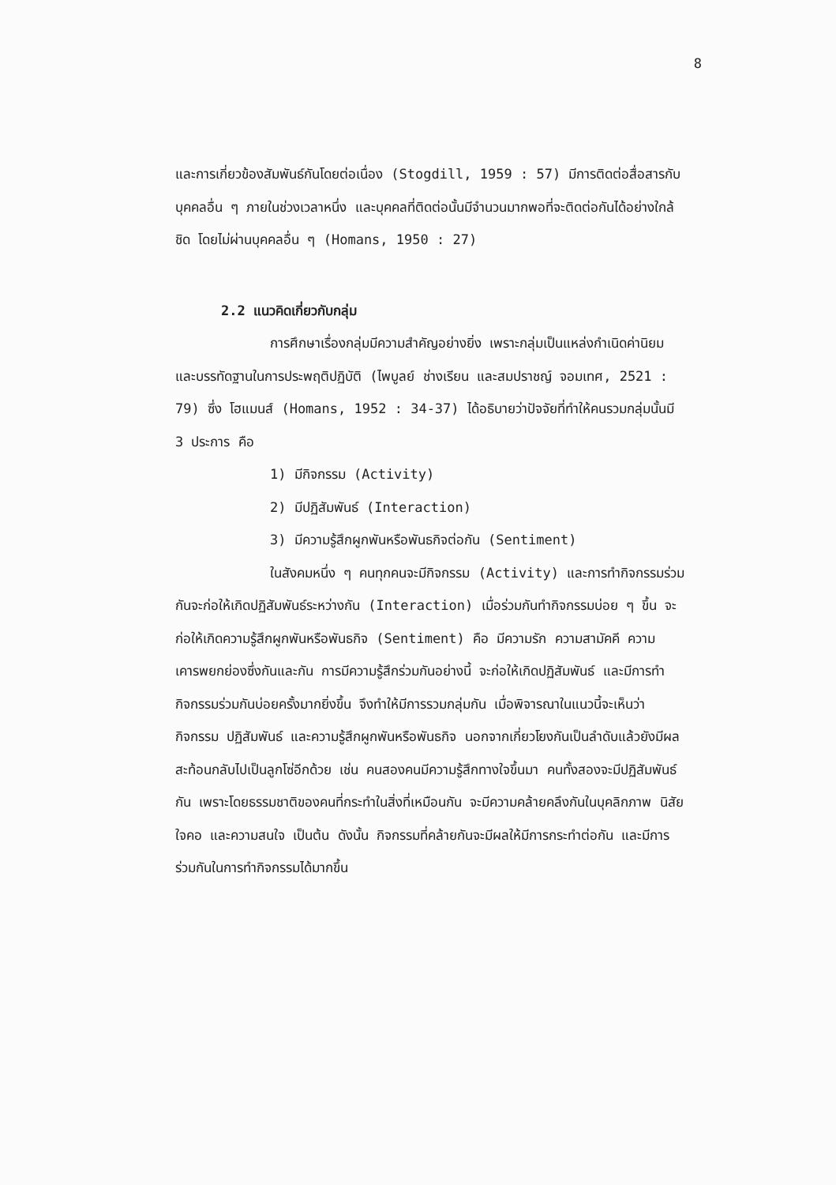8
และการเกี่ยวข้องสัมพันธ์กันโดยต่อเนื่อง (Stogdill, 1959 : 57) มีการติดต่อสื่อสารกับบุคคลอื่น ๆ ภายในช่วงเวลาหนึ่ง และบุคคลที่ติดต่อนั้นมีจำนวนมากพอที่จะติดต่อกันได้อย่างใกล้ชิด โดยไม่ผ่านบุคคลอื่น ๆ (Homans, 1950 : 27)
2.2 แนวคิดเกี่ยวกับกลุ่ม
การศึกษาเรื่องกลุ่มมีความสำคัญอย่างยิ่ง เพราะกลุ่มเป็นแหล่งกำเนิดค่านิยม และบรรทัดฐานในการประพฤติปฏิบัติ (ไพบูลย์ ช่างเรียน และสมปราชญ์ จอมเทศ, 2521 : 79) ซึ่ง โฮแมนส์ (Homans, 1952 : 34-37) ได้อธิบายว่าปัจจัยที่ทำให้คนรวมกลุ่มนั้นมี 3 ประการ คือ
1) มีกิจกรรม (Activity)
2) มีปฏิสัมพันธ์ (Interaction)
3) มีความรู้สึกผูกพันหรือพันธกิจต่อกัน (Sentiment)
ในสังคมหนึ่ง ๆ คนทุกคนจะมีกิจกรรม (Activity) และการทำกิจกรรมร่วมกันจะก่อให้เกิดปฏิสัมพันธ์ระหว่างกัน (Interaction) เมื่อร่วมกันทำกิจกรรมบ่อย ๆ ขึ้น จะก่อให้เกิดความรู้สึกผูกพันหรือพันธกิจ (Sentiment) คือ มีความรัก ความสามัคคี ความเคารพยกย่องซึ่งกันและกัน การมีความรู้สึกร่วมกันอย่างนี้ จะก่อให้เกิดปฏิสัมพันธ์ และมีการทำกิจกรรมร่วมกันบ่อยครั้งมากยิ่งขึ้น จึงทำให้มีการรวมกลุ่มกัน เมื่อพิจารณาในแนวนี้จะเห็นว่า กิจกรรม ปฏิสัมพันธ์ และความรู้สึกผูกพันหรือพันธกิจ นอกจากเกี่ยวโยงกันเป็นลำดับแล้วยังมีผลสะท้อนกลับไปเป็นลูกโซ่อีกด้วย เช่น คนสองคนมีความรู้สึกทางใจขึ้นมา คนทั้งสองจะมีปฏิสัมพันธ์กัน เพราะโดยธรรมชาติของคนที่กระทำในสิ่งที่เหมือนกัน จะมีความคล้ายคลึงกันในบุคลิกภาพ นิสัยใจคอ และความสนใจ เป็นต้น ดังนั้น กิจกรรมที่คล้ายกันจะมีผลให้มีการกระทำต่อกัน และมีการร่วมกันในการทำกิจกรรมได้มากขึ้น